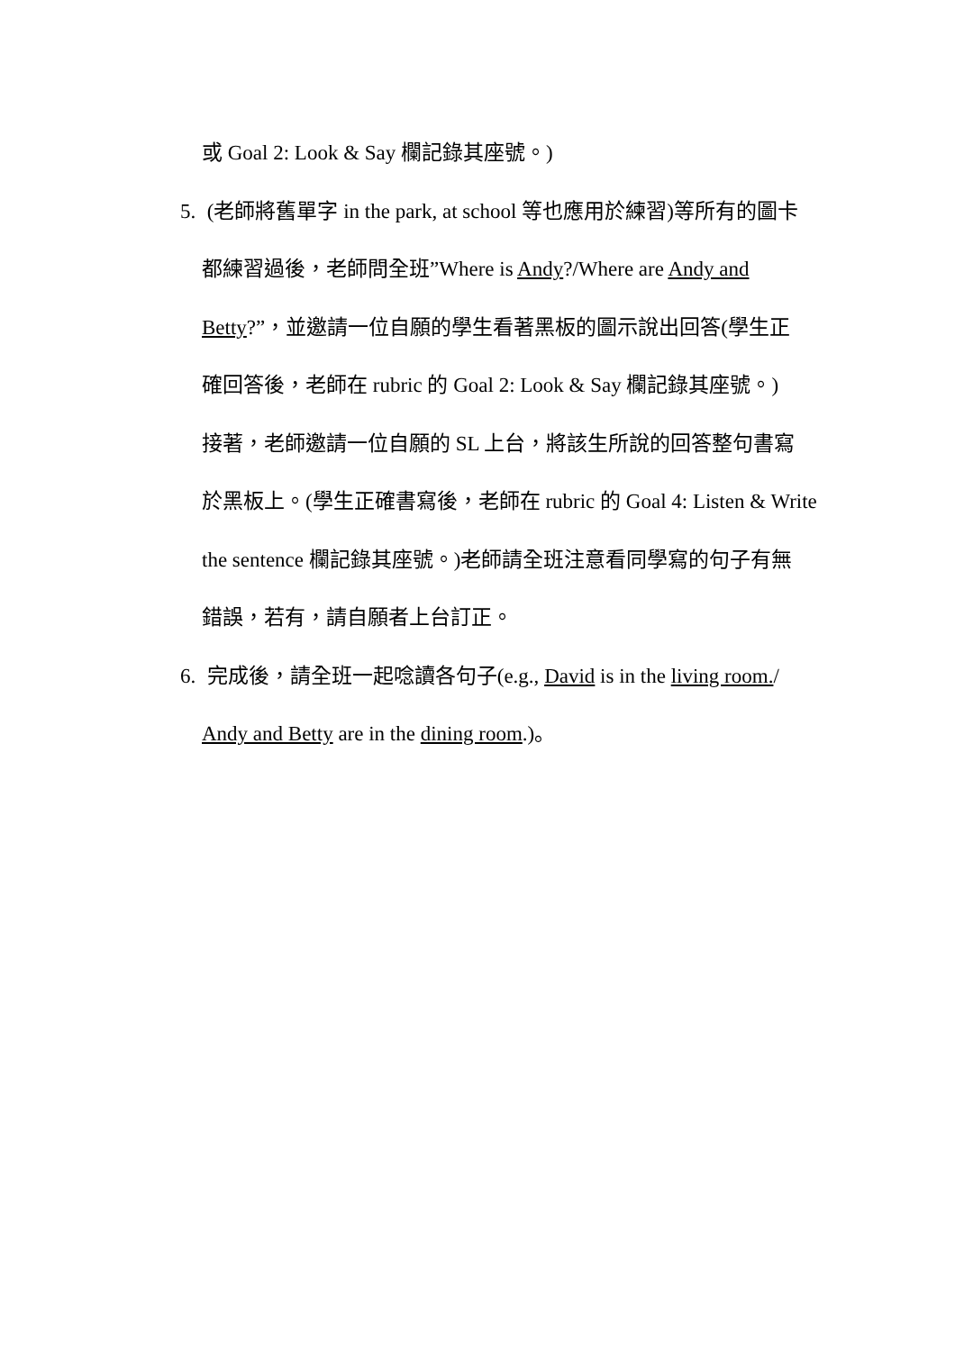或 Goal 2: Look & Say 欄記錄其座號。)
5. (老師將舊單字 in the park, at school 等也應用於練習)等所有的圖卡
都練習過後，老師問全班”Where is Andy?/Where are Andy and
Betty?”，並邀請一位自願的學生看著黑板的圖示說出回答(學生正
確回答後，老師在 rubric 的 Goal 2: Look & Say 欄記錄其座號。)
接著，老師邀請一位自願的 SL 上台，將該生所說的回答整句書寫
於黑板上。(學生正確書寫後，老師在 rubric 的 Goal 4: Listen & Write
the sentence 欄記錄其座號。)老師請全班注意看同學寫的句子有無
錯誤，若有，請自願者上台訂正。
6. 完成後，請全班一起唸讀各句子(e.g., David is in the living room./
Andy and Betty are in the dining room.)。